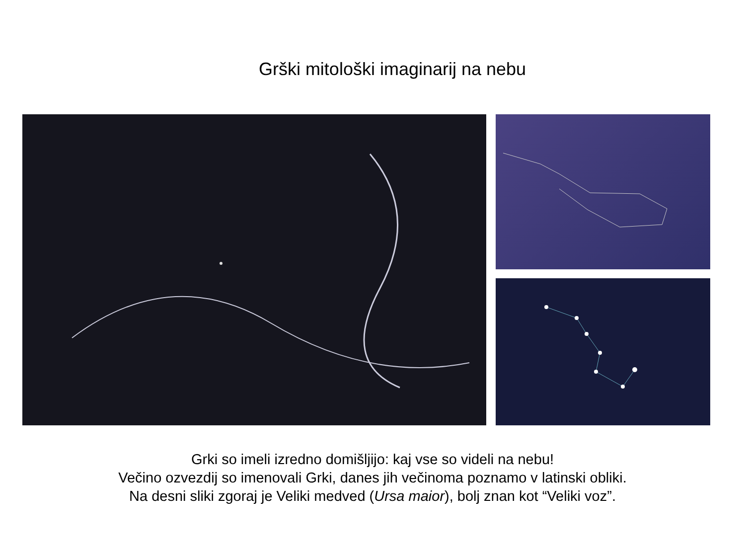Grški mitološki imaginarij na nebu
Grki so imeli izredno domišljijo: kaj vse so videli na nebu!
Večino ozvezdij so imenovali Grki, danes jih večinoma poznamo v latinski obliki.
Na desni sliki zgoraj je Veliki medved (Ursa maior), bolj znan kot “Veliki voz”.